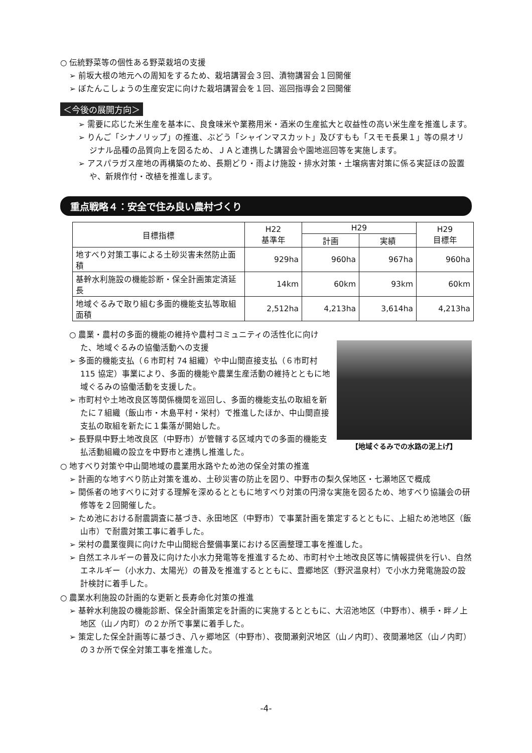○ 伝統野菜等の個性ある野菜栽培の支援
➢ 前坂大根の地元への周知をするため、栽培講習会３回、漬物講習会１回開催
➢ ぼたんこしょうの生産安定に向けた栽培講習会を１回、巡回指導会２回開催
＜今後の展開方向＞
➢ 需要に応じた米生産を基本に、良食味米や業務用米・酒米の生産拡大と収益性の高い米生産を推進します。
➢ りんご「シナノリップ」の推進、ぶどう「シャインマスカット」及びすもも「スモモ長果１」等の県オリジナル品種の品質向上を図るため、ＪＡと連携した講習会や園地巡回等を実施します。
➢ アスパラガス産地の再構築のため、長期どり・雨よけ施設・排水対策・土壌病害対策に係る実証ほの設置や、新規作付・改植を推進します。
重点戦略４：安全で住み良い農村づくり
| 目標指標 | H22 基準年 | H29 | | H29 目標年 |
| --- | --- | --- | --- | --- |
| | | 計画 | 実績 | |
| 地すべり対策工事による土砂災害未然防止面積 | 929ha | 960ha | 967ha | 960ha |
| 基幹水利施設の機能診断・保全計画策定済延長 | 14km | 60km | 93km | 60km |
| 地域ぐるみで取り組む多面的機能支払等取組面積 | 2,512ha | 4,213ha | 3,614ha | 4,213ha |
○ 農業・農村の多面的機能の維持や農村コミュニティの活性化に向けた、地域ぐるみの協働活動への支援
➢ 多面的機能支払（６市町村 74 組織）や中山間直接支払（６市町村 115 協定）事業により、多面的機能や農業生産活動の維持とともに地域ぐるみの協働活動を支援した。
➢ 市町村や土地改良区等関係機関を巡回し、多面的機能支払の取組を新たに７組織（飯山市・木島平村・栄村）で推進したほか、中山間直接支払の取組を新たに１集落が開始した。
➢ 長野県中野土地改良区（中野市）が管轄する区域内での多面的機能支払活動組織の設立を中野市と連携し推進した。
【地域ぐるみでの水路の泥上げ】
○ 地すべり対策や中山間地域の農業用水路やため池の保全対策の推進
➢ 計画的な地すべり防止対策を進め、土砂災害の防止を図り、中野市の梨久保地区・七瀬地区で概成
➢ 関係者の地すべりに対する理解を深めるとともに地すべり対策の円滑な実施を図るため、地すべり協議会の研修等を２回開催した。
➢ ため池における耐震調査に基づき、永田地区（中野市）で事業計画を策定するとともに、上組ため池地区（飯山市）で耐震対策工事に着手した。
➢ 栄村の農業復興に向けた中山間総合整備事業における区画整理工事を推進した。
➢ 自然エネルギーの普及に向けた小水力発電等を推進するため、市町村や土地改良区等に情報提供を行い、自然エネルギー（小水力、太陽光）の普及を推進するとともに、豊郷地区（野沢温泉村）で小水力発電施設の設計検討に着手した。
○ 農業水利施設の計画的な更新と長寿命化対策の推進
➢ 基幹水利施設の機能診断、保全計画策定を計画的に実施するとともに、大沼池地区（中野市）、横手・畔ノ上地区（山ノ内町）の２か所で事業に着手した。
➢ 策定した保全計画等に基づき、八ヶ郷地区（中野市）、夜間瀬剣沢地区（山ノ内町）、夜間瀬地区（山ノ内町）の３か所で保全対策工事を推進した。
-4-